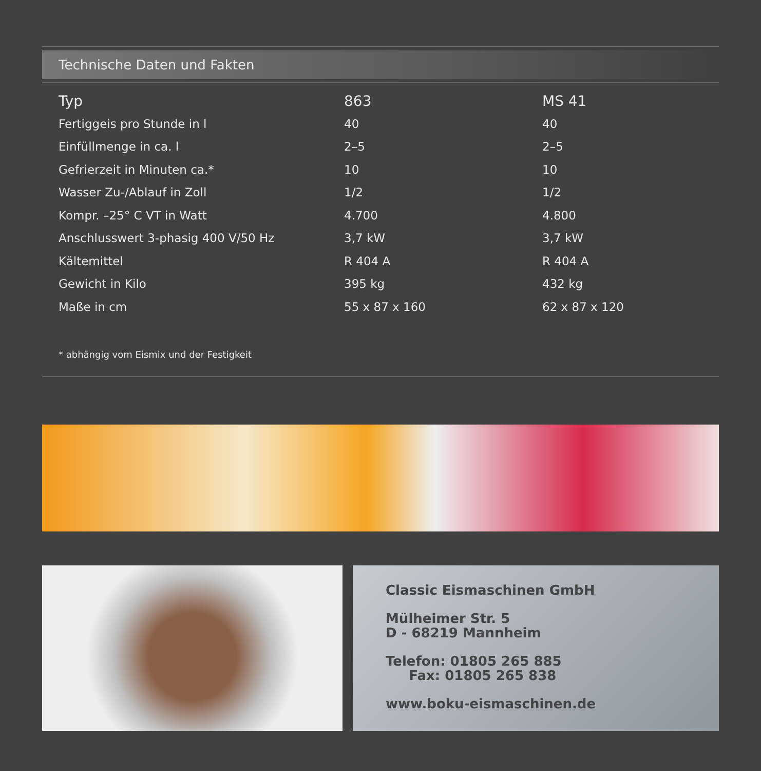Technische Daten und Fakten
| Typ | 863 | MS 41 |
| Fertiggeis pro Stunde in l | 40 | 40 |
| Einfüllmenge in ca. l | 2–5 | 2–5 |
| Gefrierzeit in Minuten ca.* | 10 | 10 |
| Wasser Zu-/Ablauf in Zoll | 1/2 | 1/2 |
| Kompr. –25° C VT in Watt | 4.700 | 4.800 |
| Anschlusswert 3-phasig 400 V/50 Hz | 3,7 kW | 3,7 kW |
| Kältemittel | R 404 A | R 404 A |
| Gewicht in Kilo | 395 kg | 432 kg |
| Maße in cm | 55 x 87 x 160 | 62 x 87 x 120 |
* abhängig vom Eismix und der Festigkeit
Classic Eismaschinen GmbH
Mülheimer Str. 5
D - 68219 Mannheim
Telefon: 01805 265 885
Fax: 01805 265 838
www.boku-eismaschinen.de